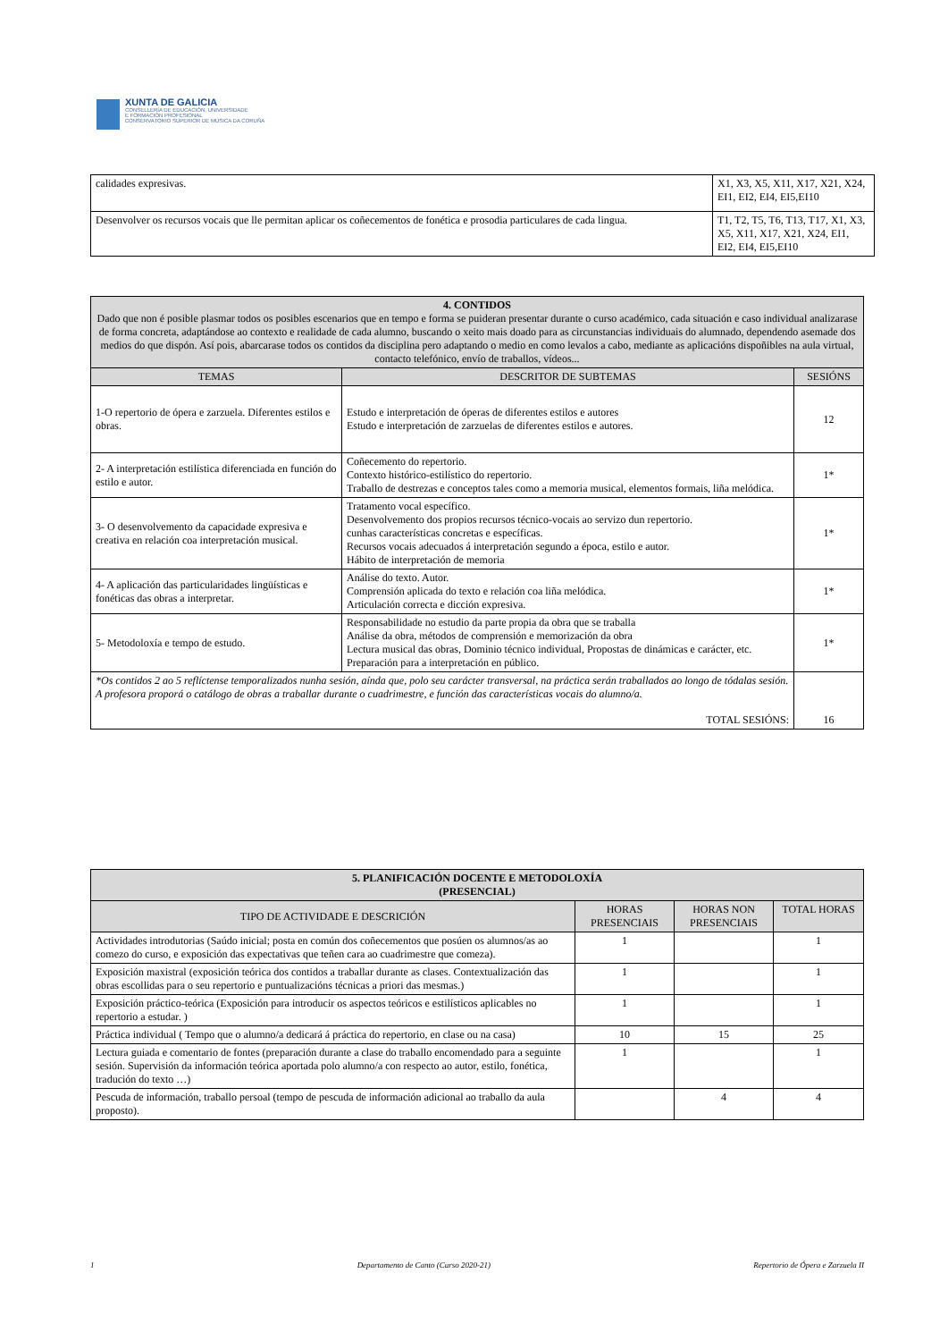XUNTA DE GALICIA
CONSELLERÍA DE EDUCACIÓN, UNIVERSIDADE
E FORMACIÓN PROFESIONAL
CONSERVATORIO SUPERIOR DE MÚSICA DA CORUÑA
| calidades expresivas. | X1, X3, X5, X11, X17, X21, X24, EI1, EI2, EI4, EI5,EI10 |
| Desenvolver os recursos vocais que lle permitan aplicar os coñecementos de fonética e prosodia particulares de cada lingua. | T1, T2, T5, T6, T13, T17, X1, X3, X5, X11, X17, X21, X24, EI1, EI2, EI4, EI5,EI10 |
| 4. CONTIDOS Dado que non é posible plasmar todos os posibles escenarios que en tempo e forma se puideran presentar durante o curso académico, cada situación e caso individual analizarase de forma concreta, adaptándose ao contexto e realidade de cada alumno, buscando o xeito mais doado para as circunstancias individuais do alumnado, dependendo asemade dos medios do que dispón. Así pois, abarcarase todos os contidos da disciplina pero adaptando o medio en como levalos a cabo, mediante as aplicacións dispoñibles na aula virtual, contacto telefónico, envío de traballos, vídeos... | | |
| --- | --- | --- |
| TEMAS | DESCRITOR DE SUBTEMAS | SESIÓNS |
| 1-O repertorio de ópera e zarzuela. Diferentes estilos e obras. | Estudo e interpretación de óperas de diferentes estilos e autores Estudo e interpretación de zarzuelas de diferentes estilos e autores. | 12 |
| 2- A interpretación estilística diferenciada en función do estilo e autor. | Coñecemento do repertorio. Contexto histórico-estilístico do repertorio. Traballo de destrezas e conceptos tales como a memoria musical, elementos formais, liña melódica. | 1* |
| 3- O desenvolvemento da capacidade expresiva e creativa en relación coa interpretación musical. | Tratamento vocal específico. Desenvolvemento dos propios recursos técnico-vocais ao servizo dun repertorio. cunhas características concretas e específicas. Recursos vocais adecuados á interpretación segundo a época, estilo e autor. Hábito de interpretación de memoria | 1* |
| 4- A aplicación das particularidades lingüísticas e fonéticas das obras a interpretar. | Análise do texto. Autor. Comprensión aplicada do texto e relación coa liña melódica. Articulación correcta e dicción expresiva. | 1* |
| 5- Metodoloxía e tempo de estudo. | Responsabilidade no estudio da parte propia da obra que se traballa Análise da obra, métodos de comprensión e memorización da obra Lectura musical das obras, Dominio técnico individual, Propostas de dinámicas e carácter, etc. Preparación para a interpretación en público. | 1* |
| *Os contidos 2 ao 5 reflíctense temporalizados nunha sesión, aínda que, polo seu carácter transversal, na práctica serán traballados ao longo de tódalas sesión. A profesora proporá o catálogo de obras a traballar durante o cuadrimestre, e función das características vocais do alumno/a. TOTAL SESIÓNS: | | 16 |
| 5. PLANIFICACIÓN DOCENTE E METODOLOXÍA (PRESENCIAL) | | | |
| --- | --- | --- | --- |
| TIPO DE ACTIVIDADE E DESCRICIÓN | HORAS PRESENCIAIS | HORAS NON PRESENCIAIS | TOTAL HORAS |
| Actividades introdutorias (Saúdo inicial; posta en común dos coñecementos que posúen os alumnos/as ao comezo do curso, e exposición das expectativas que teñen cara ao cuadrimestre que comeza). | 1 | | 1 |
| Exposición maxistral (exposición teórica dos contidos a traballar durante as clases. Contextualización das obras escollidas para o seu repertorio e puntualizacións técnicas a priori das mesmas.) | 1 | | 1 |
| Exposición práctico-teórica (Exposición para introducir os aspectos teóricos e estilísticos aplicables no repertorio a estudar. ) | 1 | | 1 |
| Práctica individual ( Tempo que o alumno/a dedicará á práctica do repertorio, en clase ou na casa) | 10 | 15 | 25 |
| Lectura guiada e comentario de fontes (preparación durante a clase do traballo encomendado para a seguinte sesión. Supervisión da información teórica aportada polo alumno/a con respecto ao autor, estilo, fonética, tradución do texto …) | 1 | | 1 |
| Pescuda de información, traballo persoal (tempo de pescuda de información adicional ao traballo da aula proposto). | | 4 | 4 |
1 Departamento de Canto (Curso 2020-21) Repertorio de Ópera e Zarzuela II